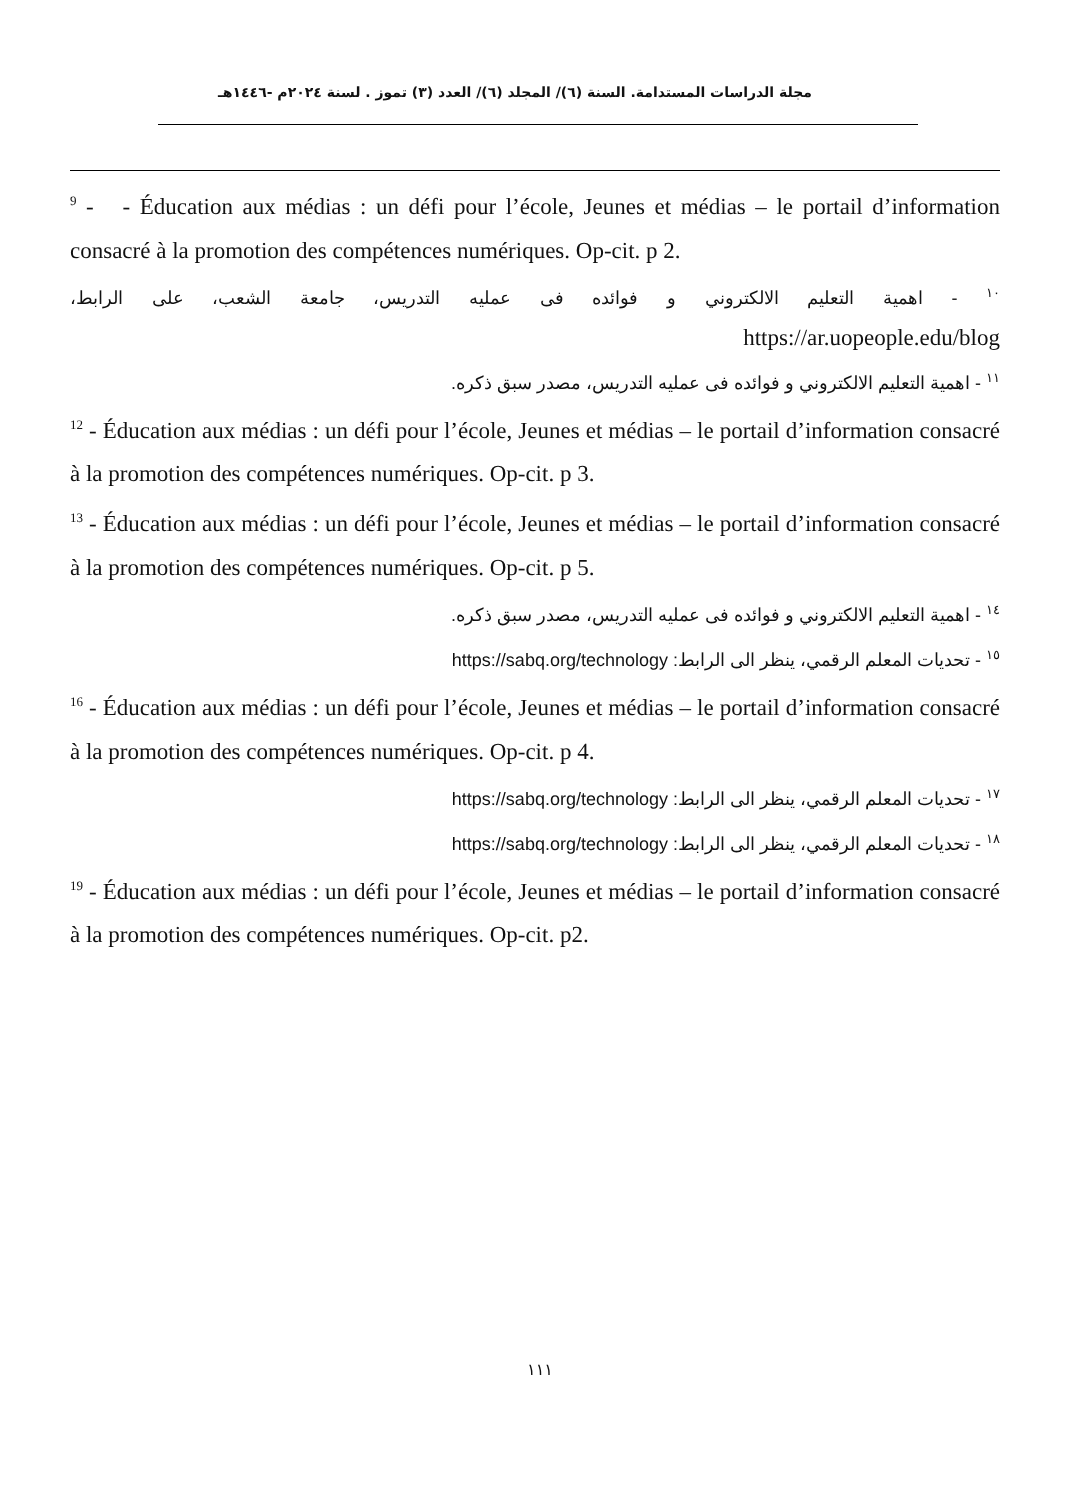مجلة الدراسات المستدامة. السنة (٦)/ المجلد (٦)/ العدد (٣) تموز . لسنة ٢٠٢٤م -١٤٤٦هـ
<sup>9</sup> - - Éducation aux médias : un défi pour l’école, Jeunes et médias – le portail d’information consacré à la promotion des compétences numériques. Op-cit. p 2.
<sup>١٠</sup> - اهمية التعليم الالكتروني و فوائده فى عمليه التدريس، جامعة الشعب، على الرابط،
https://ar.uopeople.edu/blog
<sup>١١</sup> - اهمية التعليم الالكتروني و فوائده فى عمليه التدريس، مصدر سبق ذكره.
<sup>12</sup> - Éducation aux médias : un défi pour l’école, Jeunes et médias – le portail d’information consacré à la promotion des compétences numériques. Op-cit. p 3.
<sup>13</sup> - Éducation aux médias : un défi pour l’école, Jeunes et médias – le portail d’information consacré à la promotion des compétences numériques. Op-cit. p 5.
<sup>١٤</sup> - اهمية التعليم الالكتروني و فوائده فى عمليه التدريس، مصدر سبق ذكره.
<sup>١٥</sup> - تحديات المعلم الرقمي، ينظر الى الرابط: https://sabq.org/technology
<sup>16</sup> - Éducation aux médias : un défi pour l’école, Jeunes et médias – le portail d’information consacré à la promotion des compétences numériques. Op-cit. p 4.
<sup>١٧</sup> - تحديات المعلم الرقمي، ينظر الى الرابط: https://sabq.org/technology
<sup>١٨</sup> - تحديات المعلم الرقمي، ينظر الى الرابط: https://sabq.org/technology
<sup>19</sup> - Éducation aux médias : un défi pour l’école, Jeunes et médias – le portail d’information consacré à la promotion des compétences numériques. Op-cit. p2.
١١١